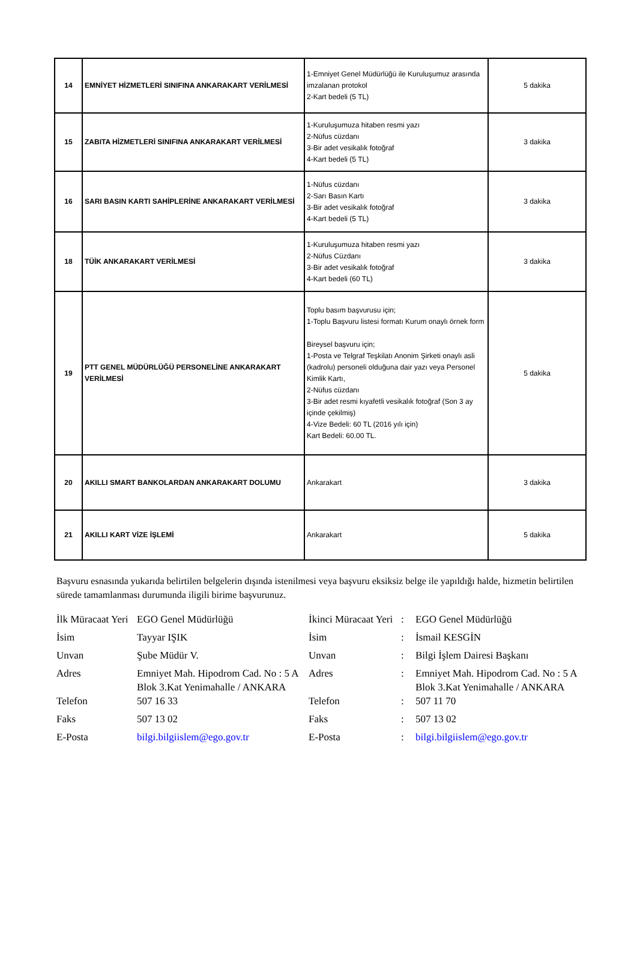| 14 | EMNİYET HİZMETLERİ SINIFINA ANKARAKART VERİLMESİ | 1-Emniyet Genel Müdürlüğü ile Kuruluşumuz arasında imzalanan protokol 2-Kart bedeli (5 TL) | 5 dakika |
| 15 | ZABITA HİZMETLERİ SINIFINA ANKARAKART VERİLMESİ | 1-Kuruluşumuza hitaben resmi yazı 2-Nüfus cüzdanı 3-Bir adet vesikalık fotoğraf 4-Kart bedeli (5 TL) | 3 dakika |
| 16 | SARI BASIN KARTI SAHİPLERİNE ANKARAKART VERİLMESİ | 1-Nüfus cüzdanı 2-Sarı Basın Kartı 3-Bir adet vesikalık fotoğraf 4-Kart bedeli (5 TL) | 3 dakika |
| 18 | TÜİK ANKARAKART VERİLMESİ | 1-Kuruluşumuza hitaben resmi yazı 2-Nüfus Cüzdanı 3-Bir adet vesikalık fotoğraf 4-Kart bedeli (60 TL) | 3 dakika |
| 19 | PTT GENEL MÜDÜRLÜĞÜ PERSONELİNE ANKARAKART VERİLMESİ | Toplu basım başvurusu için; 1-Toplu Başvuru listesi formatı Kurum onaylı örnek form Bireysel başvuru için; 1-Posta ve Telgraf Teşkilatı Anonim Şirketi onaylı asli (kadrolu) personeli olduğuna dair yazı veya Personel Kimlik Kartı, 2-Nüfus cüzdanı 3-Bir adet resmi kıyafetli vesikalık fotoğraf (Son 3 ay içinde çekilmiş) 4-Vize Bedeli: 60 TL (2016 yılı için) Kart Bedeli: 60.00 TL. | 5 dakika |
| 20 | AKILLI SMART BANKOLARDAN ANKARAKART DOLUMU | Ankarakart | 3 dakika |
| 21 | AKILLI KART VİZE İŞLEMİ | Ankarakart | 5 dakika |
Başvuru esnasında yukarıda belirtilen belgelerin dışında istenilmesi veya başvuru eksiksiz belge ile yapıldığı halde, hizmetin belirtilen sürede tamamlanması durumunda iligili birime başvurunuz.
| İlk Müracaat Yeri | EGO Genel Müdürlüğü | İkinci Müracaat Yeri | : | EGO Genel Müdürlüğü |
| İsim | Tayyar IŞIK | İsim | : | İsmail KESGİN |
| Unvan | Şube Müdür V. | Unvan | : | Bilgi İşlem Dairesi Başkanı |
| Adres | Emniyet Mah. Hipodrom Cad. No : 5 A Blok 3.Kat Yenimahalle / ANKARA | Adres | : | Emniyet Mah. Hipodrom Cad. No : 5 A Blok 3.Kat Yenimahalle / ANKARA |
| Telefon | 507 16 33 | Telefon | : | 507 11 70 |
| Faks | 507 13 02 | Faks | : | 507 13 02 |
| E-Posta | bilgi.bilgiislem@ego.gov.tr | E-Posta | : | bilgi.bilgiislem@ego.gov.tr |